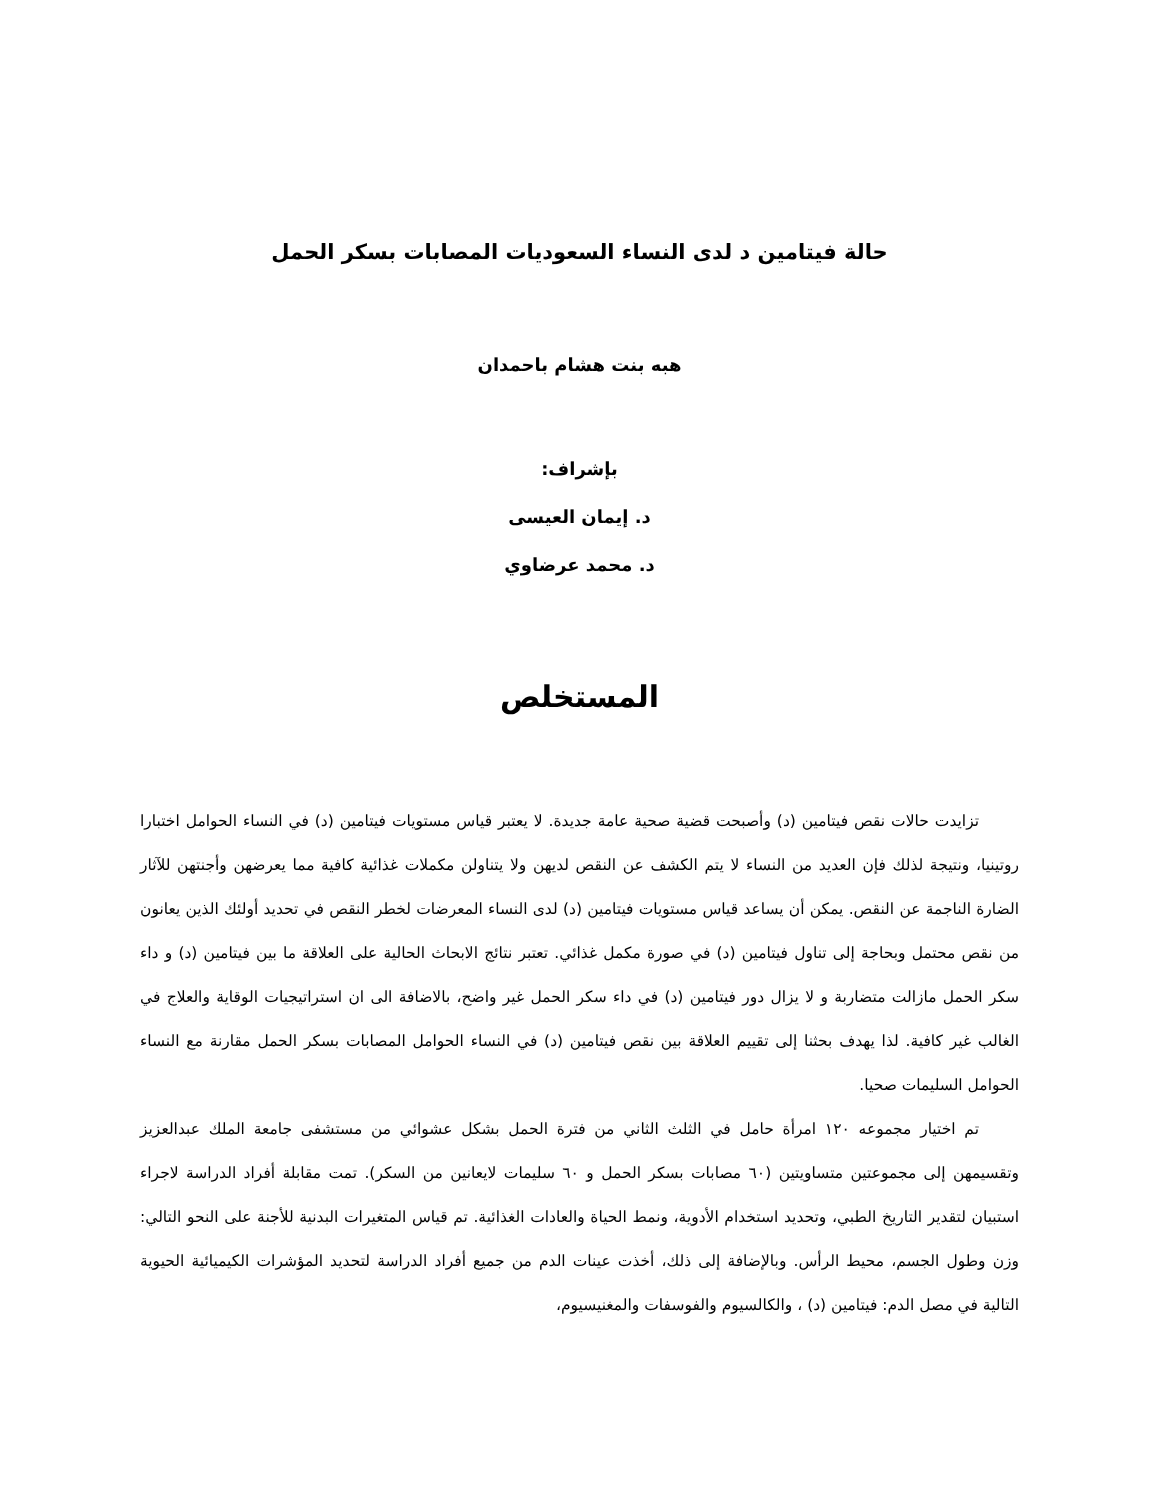حالة فيتامين د لدى النساء السعوديات المصابات بسكر الحمل
هبه بنت هشام باحمدان
بإشراف:
د. إيمان العيسى
د. محمد عرضاوي
المستخلص
تزايدت حالات نقص فيتامين (د) وأصبحت قضية صحية عامة جديدة. لا يعتبر قياس مستويات فيتامين (د) في النساء الحوامل اختبارا روتينيا، ونتيجة لذلك فإن العديد من النساء لا يتم الكشف عن النقص لديهن ولا يتناولن مكملات غذائية كافية مما يعرضهن وأجنتهن للآثار الضارة الناجمة عن النقص. يمكن أن يساعد قياس مستويات فيتامين (د) لدى النساء المعرضات لخطر النقص في تحديد أولئك الذين يعانون من نقص محتمل وبحاجة إلى تناول فيتامين (د) في صورة مكمل غذائي. تعتبر نتائج الابحاث الحالية على العلاقة ما بين فيتامين (د) و داء سكر الحمل مازالت متضاربة و لا يزال دور فيتامين (د) في داء سكر الحمل غير واضح، بالاضافة الى ان استراتيجيات الوقاية والعلاج في الغالب غير كافية. لذا يهدف بحثنا إلى تقييم العلاقة بين نقص فيتامين (د) في النساء الحوامل المصابات بسكر الحمل مقارنة مع النساء الحوامل السليمات صحيا.
تم اختيار مجموعه ١٢٠ امرأة حامل في الثلث الثاني من فترة الحمل بشكل عشوائي من مستشفى جامعة الملك عبدالعزيز وتقسيمهن إلى مجموعتين متساويتين (٦٠ مصابات بسكر الحمل و ٦٠ سليمات لايعانين من السكر). تمت مقابلة أفراد الدراسة لاجراء استبيان لتقدير التاريخ الطبي، وتحديد استخدام الأدوية، ونمط الحياة والعادات الغذائية. تم قياس المتغيرات البدنية للأجنة على النحو التالي: وزن وطول الجسم، محيط الرأس. وبالإضافة إلى ذلك، أخذت عينات الدم من جميع أفراد الدراسة لتحديد المؤشرات الكيميائية الحيوية التالية في مصل الدم: فيتامين (د) ، والكالسيوم والفوسفات والمغنيسيوم،